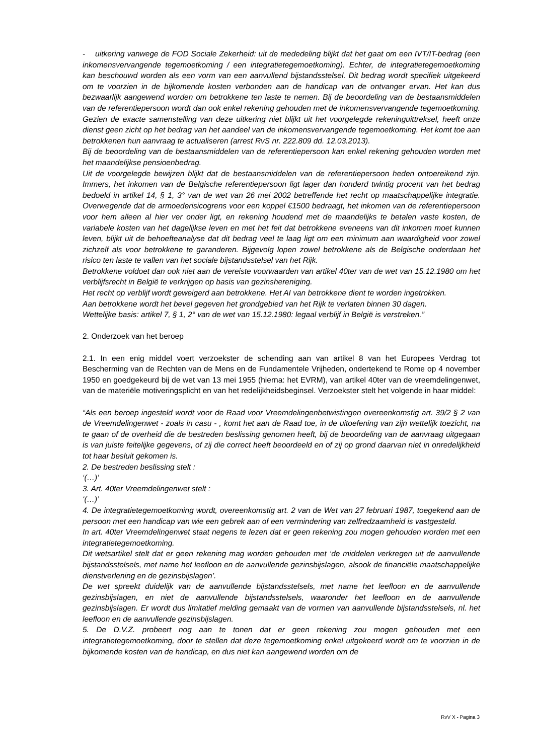- uitkering vanwege de FOD Sociale Zekerheid: uit de mededeling blijkt dat het gaat om een IVT/IT-bedrag (een inkomensvervangende tegemoetkoming / een integratietegemoetkoming). Echter, de integratietegemoetkoming kan beschouwd worden als een vorm van een aanvullend bijstandsstelsel. Dit bedrag wordt specifiek uitgekeerd om te voorzien in de bijkomende kosten verbonden aan de handicap van de ontvanger ervan. Het kan dus bezwaarlijk aangewend worden om betrokkene ten laste te nemen. Bij de beoordeling van de bestaansmiddelen van de referentiepersoon wordt dan ook enkel rekening gehouden met de inkomensvervangende tegemoetkoming. Gezien de exacte samenstelling van deze uitkering niet blijkt uit het voorgelegde rekeninguittreksel, heeft onze dienst geen zicht op het bedrag van het aandeel van de inkomensvervangende tegemoetkoming. Het komt toe aan betrokkenen hun aanvraag te actualiseren (arrest RvS nr. 222.809 dd. 12.03.2013).
Bij de beoordeling van de bestaansmiddelen van de referentiepersoon kan enkel rekening gehouden worden met het maandelijkse pensioenbedrag.
Uit de voorgelegde bewijzen blijkt dat de bestaansmiddelen van de referentiepersoon heden ontoereikend zijn. Immers, het inkomen van de Belgische referentiepersoon ligt lager dan honderd twintig procent van het bedrag bedoeld in artikel 14, § 1, 3° van de wet van 26 mei 2002 betreffende het recht op maatschappelijke integratie. Overwegende dat de armoederisicogrens voor een koppel €1500 bedraagt, het inkomen van de referentiepersoon voor hem alleen al hier ver onder ligt, en rekening houdend met de maandelijks te betalen vaste kosten, de variabele kosten van het dagelijkse leven en met het feit dat betrokkene eveneens van dit inkomen moet kunnen leven, blijkt uit de behoefteanalyse dat dit bedrag veel te laag ligt om een minimum aan waardigheid voor zowel zichzelf als voor betrokkene te garanderen. Bijgevolg lopen zowel betrokkene als de Belgische onderdaan het risico ten laste te vallen van het sociale bijstandsstelsel van het Rijk.
Betrokkene voldoet dan ook niet aan de vereiste voorwaarden van artikel 40ter van de wet van 15.12.1980 om het verblijfsrecht in België te verkrijgen op basis van gezinshereniging.
Het recht op verblijf wordt geweigerd aan betrokkene. Het AI van betrokkene dient te worden ingetrokken.
Aan betrokkene wordt het bevel gegeven het grondgebied van het Rijk te verlaten binnen 30 dagen.
Wettelijke basis: artikel 7, § 1, 2° van de wet van 15.12.1980: legaal verblijf in België is verstreken.”
2. Onderzoek van het beroep
2.1. In een enig middel voert verzoekster de schending aan van artikel 8 van het Europees Verdrag tot Bescherming van de Rechten van de Mens en de Fundamentele Vrijheden, ondertekend te Rome op 4 november 1950 en goedgekeurd bij de wet van 13 mei 1955 (hierna: het EVRM), van artikel 40ter van de vreemdelingenwet, van de materiële motiveringsplicht en van het redelijkheidsbeginsel. Verzoekster stelt het volgende in haar middel:
“Als een beroep ingesteld wordt voor de Raad voor Vreemdelingenbetwistingen overeenkomstig art. 39/2 § 2 van de Vreemdelingenwet - zoals in casu - , komt het aan de Raad toe, in de uitoefening van zijn wettelijk toezicht, na te gaan of de overheid die de bestreden beslissing genomen heeft, bij de beoordeling van de aanvraag uitgegaan is van juiste feitelijke gegevens, of zij die correct heeft beoordeeld en of zij op grond daarvan niet in onredelijkheid tot haar besluit gekomen is.
2. De bestreden beslissing stelt :
‘(…)’
3. Art. 40ter Vreemdelingenwet stelt :
‘(…)’
4. De integratietegemoetkoming wordt, overeenkomstig art. 2 van de Wet van 27 februari 1987, toegekend aan de persoon met een handicap van wie een gebrek aan of een vermindering van zelfredzaamheid is vastgesteld.
In art. 40ter Vreemdelingenwet staat negens te lezen dat er geen rekening zou mogen gehouden worden met een integratietegemoetkoming.
Dit wetsartikel stelt dat er geen rekening mag worden gehouden met ‘de middelen verkregen uit de aanvullende bijstandsstelsels, met name het leefloon en de aanvullende gezinsbijslagen, alsook de financiële maatschappelijke dienstverlening en de gezinsbijslagen’.
De wet spreekt duidelijk van de aanvullende bijstandsstelsels, met name het leefloon en de aanvullende gezinsbijslagen, en niet de aanvullende bijstandsstelsels, waaronder het leefloon en de aanvullende gezinsbijslagen. Er wordt dus limitatief melding gemaakt van de vormen van aanvullende bijstandsstelsels, nl. het leefloon en de aanvullende gezinsbijslagen.
5. De D.V.Z. probeert nog aan te tonen dat er geen rekening zou mogen gehouden met een integratietegemoetkoming, door te stellen dat deze tegemoetkoming enkel uitgekeerd wordt om te voorzien in de bijkomende kosten van de handicap, en dus niet kan aangewend worden om de
RvV X - Pagina 3